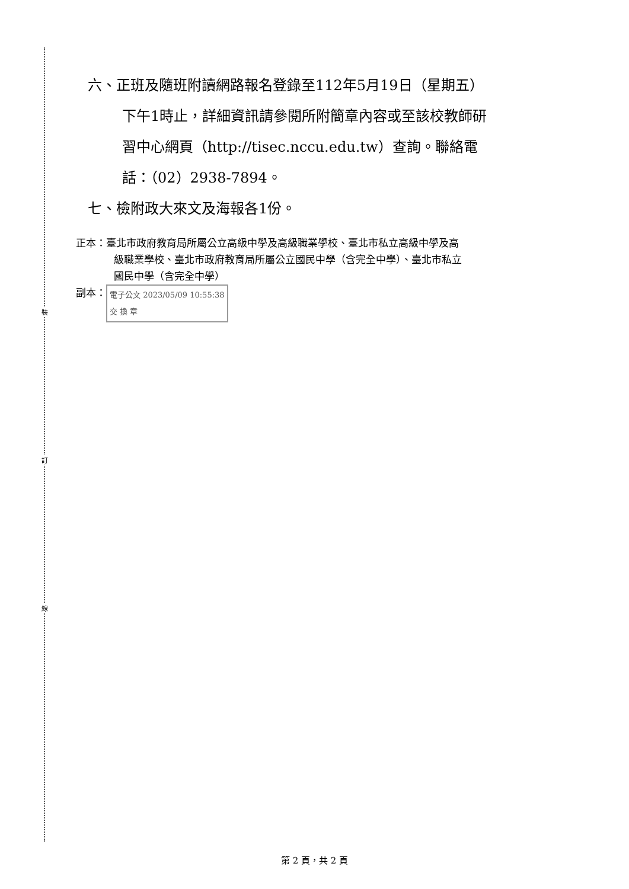裝
訂
線
六、正班及隨班附讀網路報名登錄至112年5月19日（星期五）
下午1時止，詳細資訊請參閱所附簡章內容或至該校教師研
習中心網頁（http://tisec.nccu.edu.tw）查詢。聯絡電
話：（02）2938-7894。
七、檢附政大來文及海報各1份。
正本：臺北市政府教育局所屬公立高級中學及高級職業學校、臺北市私立高級中學及高
級職業學校、臺北市政府教育局所屬公立國民中學（含完全中學）、臺北市私立
國民中學（含完全中學）
副本： 電子公文 2023/05/09 10:55:38
交 換 章
第 2 頁，共 2 頁